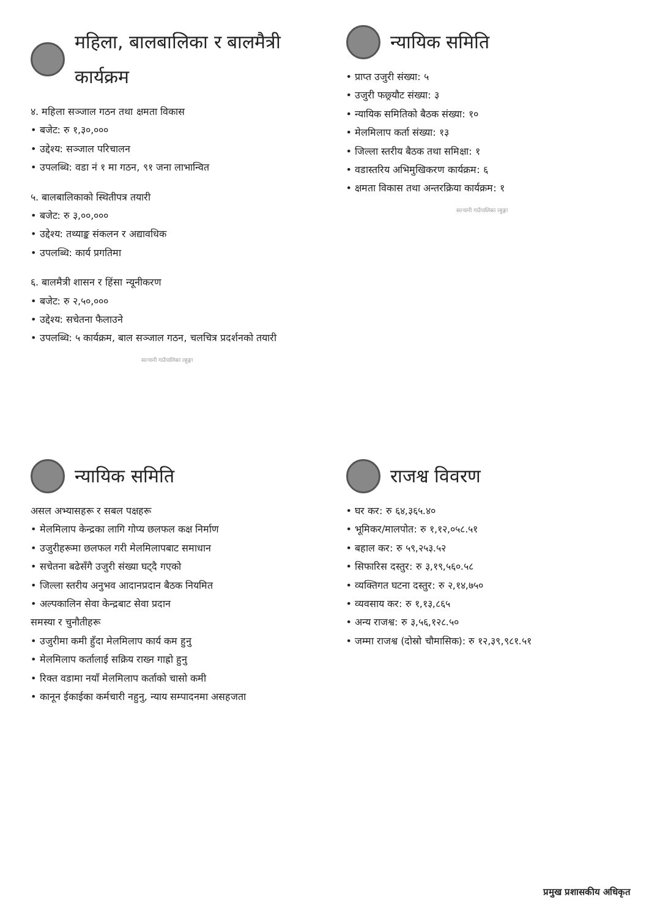महिला, बालबालिका र बालमैत्री कार्यक्रम
४. महिला सञ्जाल गठन तथा क्षमता विकास
• बजेट: रु १,३०,०००
• उद्देश्य: सञ्जाल परिचालन
• उपलब्धि: वडा नं १ मा गठन, ९१ जना लाभान्वित
५. बालबालिकाको स्थितीपत्र तयारी
• बजेट: रु ३,००,०००
• उद्देश्य: तथ्याङ्क संकलन र अद्यावधिक
• उपलब्धि: कार्य प्रगतिमा
६. बालमैत्री शासन र हिंसा न्यूनीकरण
• बजेट: रु २,५०,०००
• उद्देश्य: सचेतना फैलाउने
• उपलब्धि: ५ कार्यक्रम, बाल सञ्जाल गठन, चलचित्र प्रदर्शनको तयारी
सल्यानी गाउँपालिका ल्हुङ्गा
न्यायिक समिति
• प्राप्त उजुरी संख्या: ५
• उजुरी फछ्र्यौट संख्या: ३
• न्यायिक समितिको बैठक संख्या: १०
• मेलमिलाप कर्ता संख्या: १३
• जिल्ला स्तरीय बैठक तथा समिक्षा: १
• वडास्तरिय अभिमुखिकरण कार्यक्रम: ६
• क्षमता विकास तथा अन्तरक्रिया कार्यक्रम: १
सल्यानी गाउँपालिका ल्हुङ्गा
न्यायिक समिति
असल अभ्यासहरू र सबल पक्षहरू
• मेलमिलाप केन्द्रका लागि गोप्य छलफल कक्ष निर्माण
• उजुरीहरूमा छलफल गरी मेलमिलापबाट समाधान
• सचेतना बढेसँगै उजुरी संख्या घट्दै गएको
• जिल्ला स्तरीय अनुभव आदानप्रदान बैठक नियमित
• अल्पकालिन सेवा केन्द्रबाट सेवा प्रदान
समस्या र चुनौतीहरू
• उजुरीमा कमी हुँदा मेलमिलाप कार्य कम हुनु
• मेलमिलाप कर्तालाई सक्रिय राख्न गाह्रो हुनु
• रिक्त वडामा नयाँ मेलमिलाप कर्ताको चासो कमी
• कानून ईकाईका कर्मचारी नहुनु, न्याय सम्पादनमा असहजता
राजश्व विवरण
• घर कर: रु ६४,३६५.४०
• भूमिकर/मालपोत: रु १,१२,०५८.५१
• बहाल कर: रु ५९,२५३.५२
• सिफारिस दस्तुर: रु ३,१९,५६०.५८
• व्यक्तिगत घटना दस्तुर: रु २,१४,७५०
• व्यवसाय कर: रु १,१३,८६५
• अन्य राजश्व: रु ३,५६,१२८.५०
• जम्मा राजश्व (दोस्रो चौमासिक): रु १२,३९,९८१.५१
प्रमुख प्रशासकीय अधिकृत